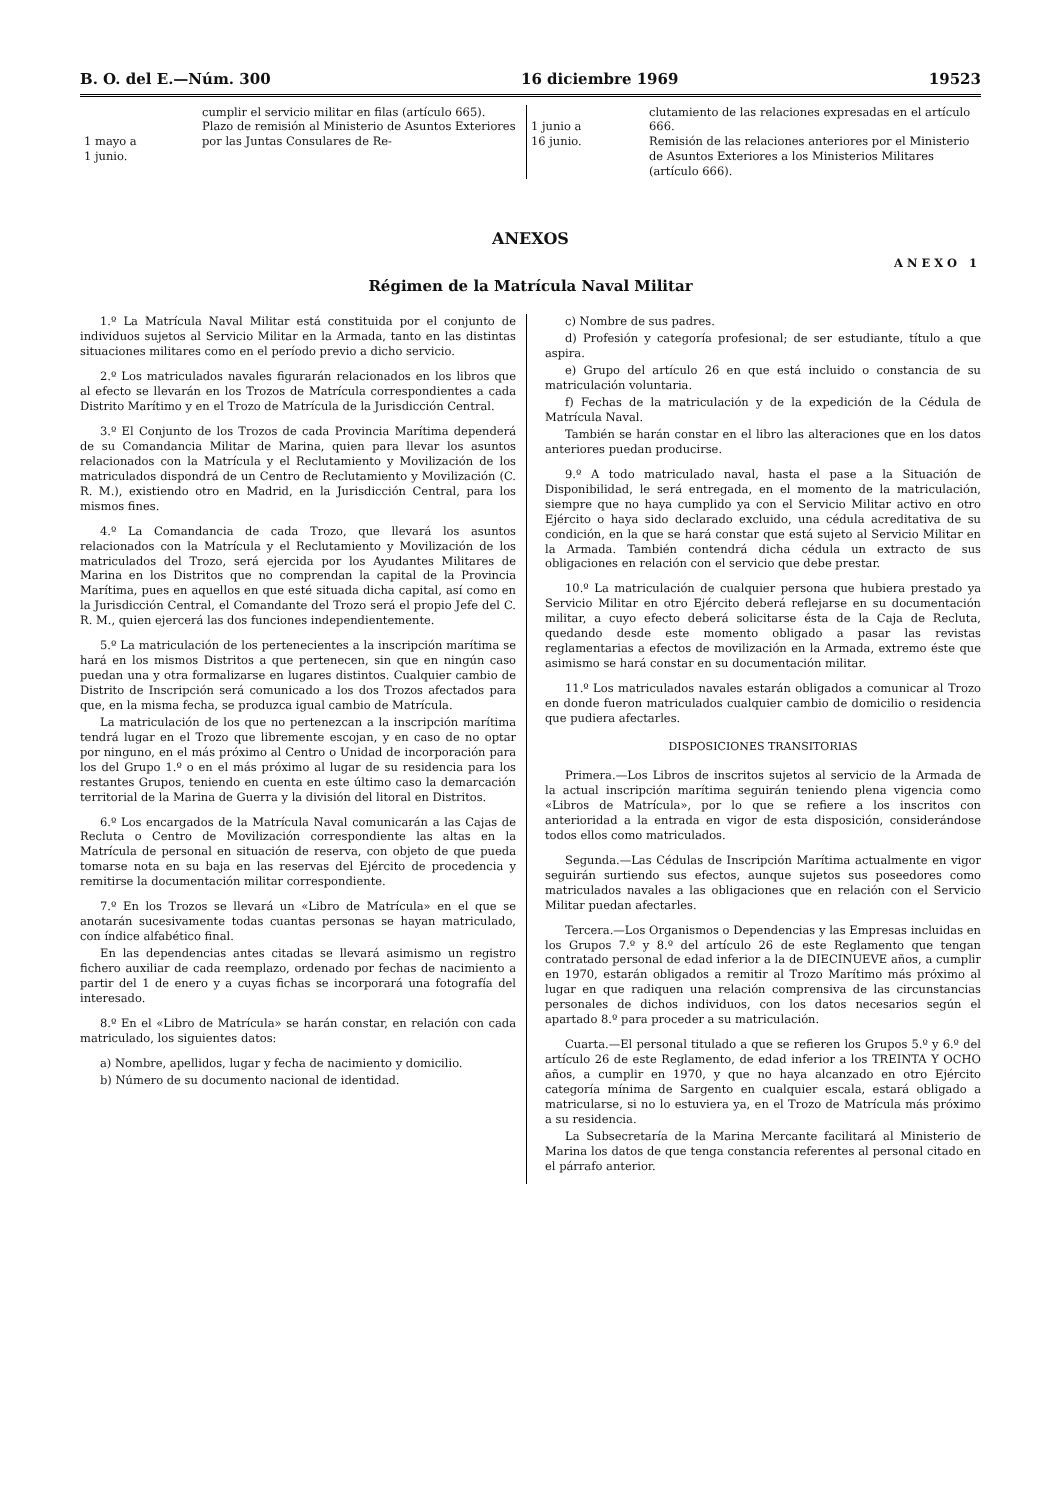B. O. del E.—Núm. 300 16 diciembre 1969 19523
| 1 mayo a 1 junio. | cumplir el servicio militar en filas (artículo 665). Plazo de remisión al Ministerio de Asuntos Exteriores por las Juntas Consulares de Re- | 1 junio a 16 junio. | clutamiento de las relaciones expresadas en el artículo 666. Remisión de las relaciones anteriores por el Ministerio de Asuntos Exteriores a los Ministerios Militares (artículo 666). |
ANEXOS
ANEXO 1
Régimen de la Matrícula Naval Militar
1.º La Matrícula Naval Militar está constituida por el conjunto de individuos sujetos al Servicio Militar en la Armada, tanto en las distintas situaciones militares como en el período previo a dicho servicio.
2.º Los matriculados navales figurarán relacionados en los libros que al efecto se llevarán en los Trozos de Matrícula correspondientes a cada Distrito Marítimo y en el Trozo de Matrícula de la Jurisdicción Central.
3.º El Conjunto de los Trozos de cada Provincia Marítima dependerá de su Comandancia Militar de Marina, quien para llevar los asuntos relacionados con la Matrícula y el Reclutamiento y Movilización de los matriculados dispondrá de un Centro de Reclutamiento y Movilización (C. R. M.), existiendo otro en Madrid, en la Jurisdicción Central, para los mismos fines.
4.º La Comandancia de cada Trozo, que llevará los asuntos relacionados con la Matrícula y el Reclutamiento y Movilización de los matriculados del Trozo, será ejercida por los Ayudantes Militares de Marina en los Distritos que no comprendan la capital de la Provincia Marítima, pues en aquellos en que esté situada dicha capital, así como en la Jurisdicción Central, el Comandante del Trozo será el propio Jefe del C. R. M., quien ejercerá las dos funciones independientemente.
5.º La matriculación de los pertenecientes a la inscripción marítima se hará en los mismos Distritos a que pertenecen, sin que en ningún caso puedan una y otra formalizarse en lugares distintos. Cualquier cambio de Distrito de Inscripción será comunicado a los dos Trozos afectados para que, en la misma fecha, se produzca igual cambio de Matrícula.
La matriculación de los que no pertenezcan a la inscripción marítima tendrá lugar en el Trozo que libremente escojan, y en caso de no optar por ninguno, en el más próximo al Centro o Unidad de incorporación para los del Grupo 1.º o en el más próximo al lugar de su residencia para los restantes Grupos, teniendo en cuenta en este último caso la demarcación territorial de la Marina de Guerra y la división del litoral en Distritos.
6.º Los encargados de la Matrícula Naval comunicarán a las Cajas de Recluta o Centro de Movilización correspondiente las altas en la Matrícula de personal en situación de reserva, con objeto de que pueda tomarse nota en su baja en las reservas del Ejército de procedencia y remitirse la documentación militar correspondiente.
7.º En los Trozos se llevará un «Libro de Matrícula» en el que se anotarán sucesivamente todas cuantas personas se hayan matriculado, con índice alfabético final.
En las dependencias antes citadas se llevará asimismo un registro fichero auxiliar de cada reemplazo, ordenado por fechas de nacimiento a partir del 1 de enero y a cuyas fichas se incorporará una fotografía del interesado.
8.º En el «Libro de Matrícula» se harán constar, en relación con cada matriculado, los siguientes datos:
a) Nombre, apellidos, lugar y fecha de nacimiento y domicilio.
b) Número de su documento nacional de identidad.
c) Nombre de sus padres.
d) Profesión y categoría profesional; de ser estudiante, título a que aspira.
e) Grupo del artículo 26 en que está incluido o constancia de su matriculación voluntaria.
f) Fechas de la matriculación y de la expedición de la Cédula de Matrícula Naval.
También se harán constar en el libro las alteraciones que en los datos anteriores puedan producirse.
9.º A todo matriculado naval, hasta el pase a la Situación de Disponibilidad, le será entregada, en el momento de la matriculación, siempre que no haya cumplido ya con el Servicio Militar activo en otro Ejército o haya sido declarado excluido, una cédula acreditativa de su condición, en la que se hará constar que está sujeto al Servicio Militar en la Armada. También contendrá dicha cédula un extracto de sus obligaciones en relación con el servicio que debe prestar.
10.º La matriculación de cualquier persona que hubiera prestado ya Servicio Militar en otro Ejército deberá reflejarse en su documentación militar, a cuyo efecto deberá solicitarse ésta de la Caja de Recluta, quedando desde este momento obligado a pasar las revistas reglamentarias a efectos de movilización en la Armada, extremo éste que asimismo se hará constar en su documentación militar.
11.º Los matriculados navales estarán obligados a comunicar al Trozo en donde fueron matriculados cualquier cambio de domicilio o residencia que pudiera afectarles.
DISPOSICIONES TRANSITORIAS
Primera.—Los Libros de inscritos sujetos al servicio de la Armada de la actual inscripción marítima seguirán teniendo plena vigencia como «Libros de Matrícula», por lo que se refiere a los inscritos con anterioridad a la entrada en vigor de esta disposición, considerándose todos ellos como matriculados.
Segunda.—Las Cédulas de Inscripción Marítima actualmente en vigor seguirán surtiendo sus efectos, aunque sujetos sus poseedores como matriculados navales a las obligaciones que en relación con el Servicio Militar puedan afectarles.
Tercera.—Los Organismos o Dependencias y las Empresas incluidas en los Grupos 7.º y 8.º del artículo 26 de este Reglamento que tengan contratado personal de edad inferior a la de DIECINUEVE años, a cumplir en 1970, estarán obligados a remitir al Trozo Marítimo más próximo al lugar en que radiquen una relación comprensiva de las circunstancias personales de dichos individuos, con los datos necesarios según el apartado 8.º para proceder a su matriculación.
Cuarta.—El personal titulado a que se refieren los Grupos 5.º y 6.º del artículo 26 de este Reglamento, de edad inferior a los TREINTA Y OCHO años, a cumplir en 1970, y que no haya alcanzado en otro Ejército categoría mínima de Sargento en cualquier escala, estará obligado a matricularse, si no lo estuviera ya, en el Trozo de Matrícula más próximo a su residencia.
La Subsecretaría de la Marina Mercante facilitará al Ministerio de Marina los datos de que tenga constancia referentes al personal citado en el párrafo anterior.